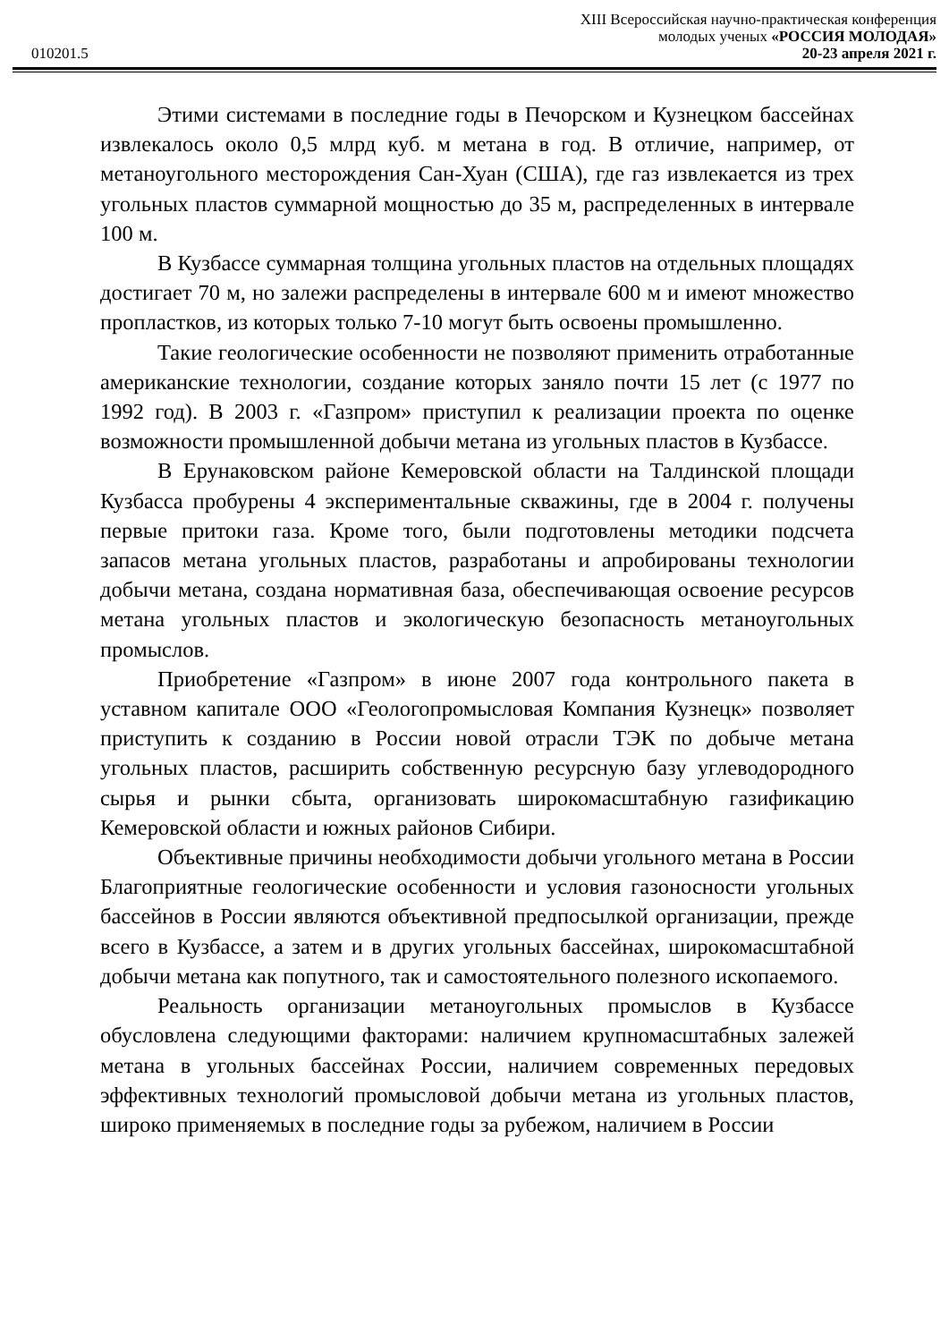XIII Всероссийская научно-практическая конференция
молодых ученых «РОССИЯ МОЛОДАЯ»
010201.5 20-23 апреля 2021 г.
Этими системами в последние годы в Печорском и Кузнецком бассейнах извлекалось около 0,5 млрд куб. м метана в год. В отличие, например, от метаноугольного месторождения Сан-Хуан (США), где газ извлекается из трех угольных пластов суммарной мощностью до 35 м, распределенных в интервале 100 м.
В Кузбассе суммарная толщина угольных пластов на отдельных площадях достигает 70 м, но залежи распределены в интервале 600 м и имеют множество пропластков, из которых только 7-10 могут быть освоены промышленно.
Такие геологические особенности не позволяют применить отработанные американские технологии, создание которых заняло почти 15 лет (с 1977 по 1992 год). В 2003 г. «Газпром» приступил к реализации проекта по оценке возможности промышленной добычи метана из угольных пластов в Кузбассе.
В Ерунаковском районе Кемеровской области на Талдинской площади Кузбасса пробурены 4 экспериментальные скважины, где в 2004 г. получены первые притоки газа. Кроме того, были подготовлены методики подсчета запасов метана угольных пластов, разработаны и апробированы технологии добычи метана, создана нормативная база, обеспечивающая освоение ресурсов метана угольных пластов и экологическую безопасность метаноугольных промыслов.
Приобретение «Газпром» в июне 2007 года контрольного пакета в уставном капитале ООО «Геологопромысловая Компания Кузнецк» позволяет приступить к созданию в России новой отрасли ТЭК по добыче метана угольных пластов, расширить собственную ресурсную базу углеводородного сырья и рынки сбыта, организовать широкомасштабную газификацию Кемеровской области и южных районов Сибири.
Объективные причины необходимости добычи угольного метана в России Благоприятные геологические особенности и условия газоносности угольных бассейнов в России являются объективной предпосылкой организации, прежде всего в Кузбассе, а затем и в других угольных бассейнах, широкомасштабной добычи метана как попутного, так и самостоятельного полезного ископаемого.
Реальность организации метаноугольных промыслов в Кузбассе обусловлена следующими факторами: наличием крупномасштабных залежей метана в угольных бассейнах России, наличием современных передовых эффективных технологий промысловой добычи метана из угольных пластов, широко применяемых в последние годы за рубежом, наличием в России